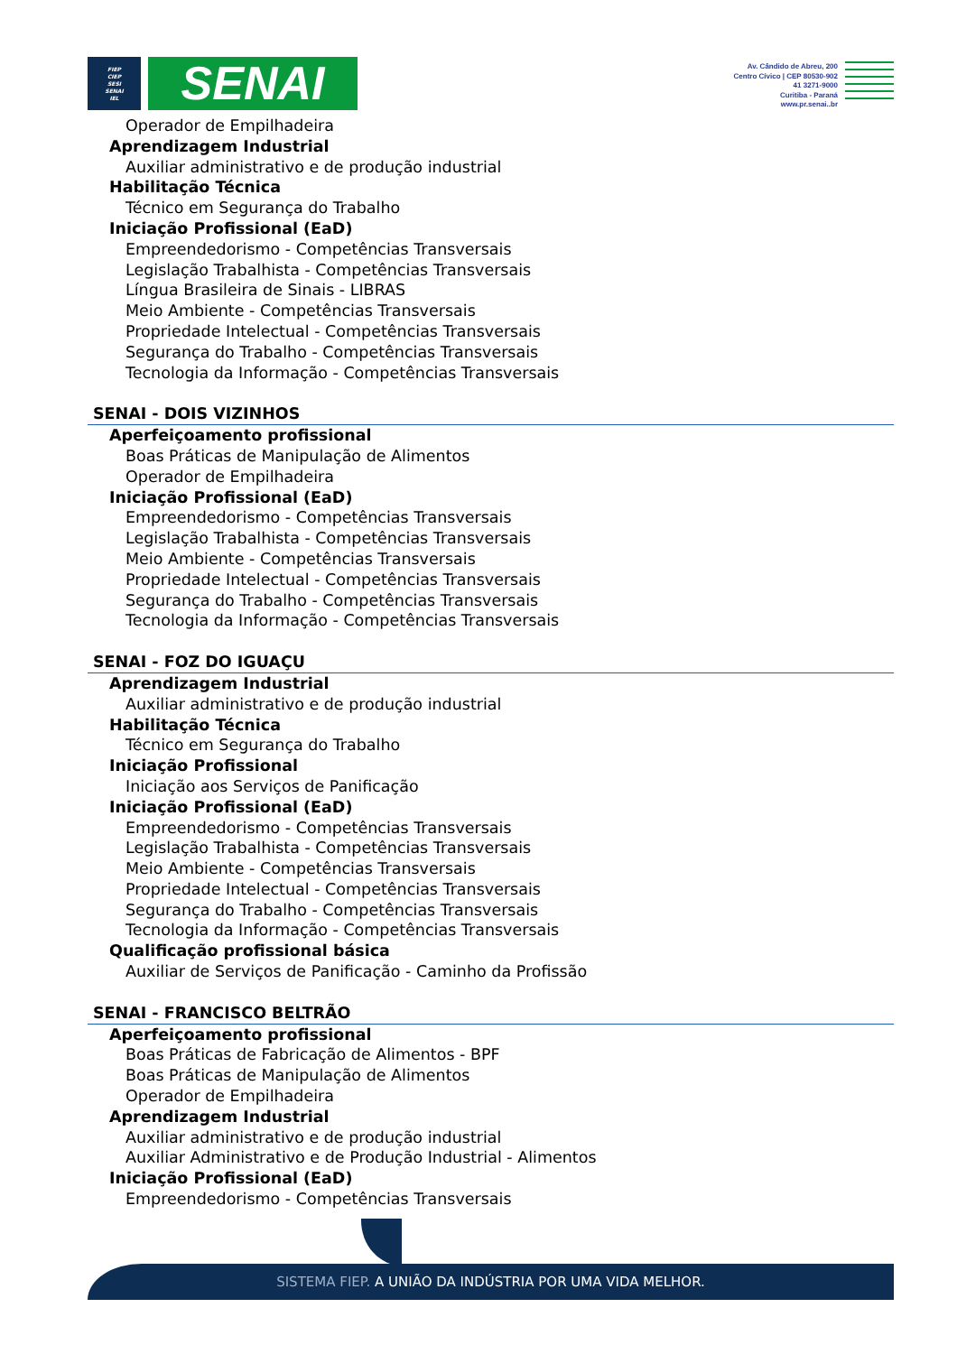FIEP
CIEP
SESI
SENAI
IEL
SENAI
Av. Cândido de Abreu, 200
Centro Cívico | CEP 80530-902
41 3271-9000
Curitiba - Paraná
www.pr.senai..br
Operador de Empilhadeira
Aprendizagem Industrial
Auxiliar administrativo e de produção industrial
Habilitação Técnica
Técnico em Segurança do Trabalho
Iniciação Profissional (EaD)
Empreendedorismo - Competências Transversais
Legislação Trabalhista - Competências Transversais
Língua Brasileira de Sinais - LIBRAS
Meio Ambiente - Competências Transversais
Propriedade Intelectual - Competências Transversais
Segurança do Trabalho - Competências Transversais
Tecnologia da Informação - Competências Transversais
SENAI - DOIS VIZINHOS
Aperfeiçoamento profissional
Boas Práticas de Manipulação de Alimentos
Operador de Empilhadeira
Iniciação Profissional (EaD)
Empreendedorismo - Competências Transversais
Legislação Trabalhista - Competências Transversais
Meio Ambiente - Competências Transversais
Propriedade Intelectual - Competências Transversais
Segurança do Trabalho - Competências Transversais
Tecnologia da Informação - Competências Transversais
SENAI - FOZ DO IGUAÇU
Aprendizagem Industrial
Auxiliar administrativo e de produção industrial
Habilitação Técnica
Técnico em Segurança do Trabalho
Iniciação Profissional
Iniciação aos Serviços de Panificação
Iniciação Profissional (EaD)
Empreendedorismo - Competências Transversais
Legislação Trabalhista - Competências Transversais
Meio Ambiente - Competências Transversais
Propriedade Intelectual - Competências Transversais
Segurança do Trabalho - Competências Transversais
Tecnologia da Informação - Competências Transversais
Qualificação profissional básica
Auxiliar de Serviços de Panificação - Caminho da Profissão
SENAI - FRANCISCO BELTRÃO
Aperfeiçoamento profissional
Boas Práticas de Fabricação de Alimentos - BPF
Boas Práticas de Manipulação de Alimentos
Operador de Empilhadeira
Aprendizagem Industrial
Auxiliar administrativo e de produção industrial
Auxiliar Administrativo e de Produção Industrial - Alimentos
Iniciação Profissional (EaD)
Empreendedorismo - Competências Transversais
SISTEMA FIEP. A UNIÃO DA INDÚSTRIA POR UMA VIDA MELHOR.